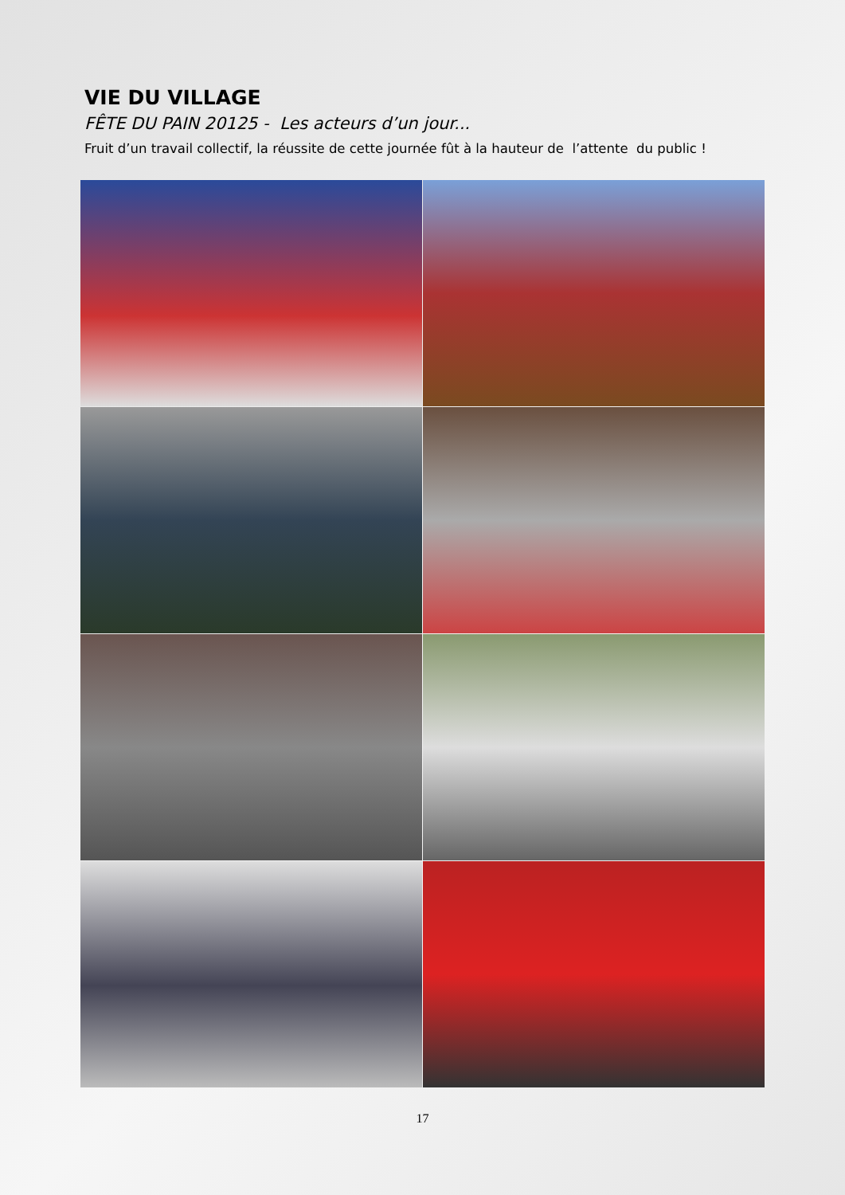VIE DU VILLAGE
FÊTE DU PAIN 20125 - Les acteurs d’un jour...
Fruit d’un travail collectif, la réussite de cette journée fût à la hauteur de l’attente du public !
17